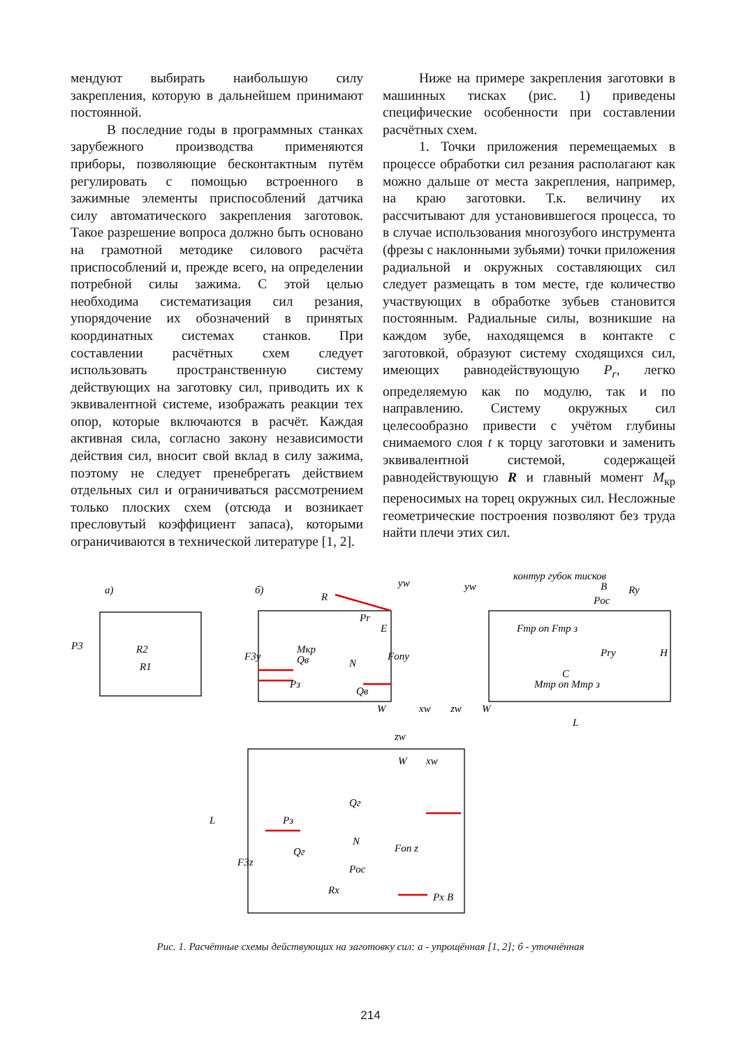мендуют выбирать наибольшую силу закрепления, которую в дальнейшем принимают постоянной.
В последние годы в программных станках зарубежного производства применяются приборы, позволяющие бесконтактным путём регулировать с помощью встроенного в зажимные элементы приспособлений датчика силу автоматического закрепления заготовок. Такое разрешение вопроса должно быть основано на грамотной методике силового расчёта приспособлений и, прежде всего, на определении потребной силы зажима. С этой целью необходима систематизация сил резания, упорядочение их обозначений в принятых координатных системах станков. При составлении расчётных схем следует использовать пространственную систему действующих на заготовку сил, приводить их к эквивалентной системе, изображать реакции тех опор, которые включаются в расчёт. Каждая активная сила, согласно закону независимости действия сил, вносит свой вклад в силу зажима, поэтому не следует пренебрегать действием отдельных сил и ограничиваться рассмотрением только плоских схем (отсюда и возникает пресловутый коэффициент запаса), которыми ограничиваются в технической литературе [1, 2].
Ниже на примере закрепления заготовки в машинных тисках (рис. 1) приведены специфические особенности при составлении расчётных схем.
1. Точки приложения перемещаемых в процессе обработки сил резания располагают как можно дальше от места закрепления, например, на краю заготовки. Т.к. величину их рассчитывают для установившегося процесса, то в случае использования многозубого инструмента (фрезы с наклонными зубьями) точки приложения радиальной и окружных составляющих сил следует размещать в том месте, где количество участвующих в обработке зубьев становится постоянным. Радиальные силы, возникшие на каждом зубе, находящемся в контакте с заготовкой, образуют систему сходящихся сил, имеющих равнодействующую P<sub>r</sub>, легко определяемую как по модулю, так и по направлению. Систему окружных сил целесообразно привести с учётом глубины снимаемого слоя t к торцу заготовки и заменить эквивалентной системой, содержащей равнодействующую R и главный момент M<sub>кр</sub> переносимых на торец окружных сил. Несложные геометрические построения позволяют без труда найти плечи этих сил.
а)
б)
P3
R2
R1
R
Mкр
Pr
E
F3y
Qв
Pз
N
Qв
Fопy
yw
W
xw
контур губок тисков
yw
B
Ry
Poc
Fтр оп Fтр з
Pry
C
Mтр оп Mтр з
zw
W
L
H
zw
xw
W
Qг
Pз
N
Qг
Fоп z
F3z
Poc
Rx
Px
L
B
Рис. 1. Расчётные схемы действующих на заготовку сил: а - упрощённая [1, 2]; б - уточнённая
214